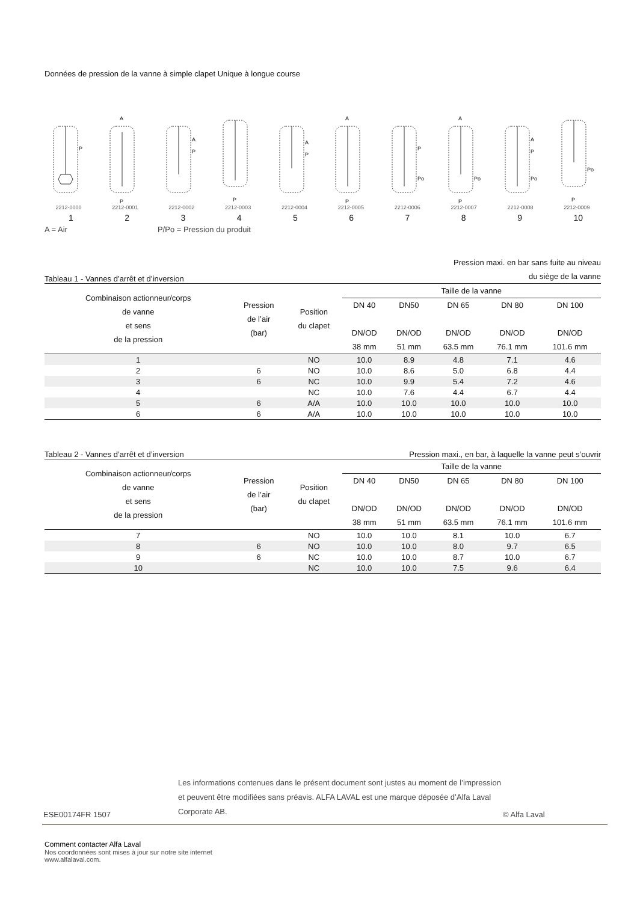Données de pression de la vanne à simple clapet Unique à longue course
P
2212-0000
A
P
2212-0001
A
P
2212-0002
P
2212-0003
A
P
2212-0004
A
P
2212-0005
P
Po
2212-0006
A
Po
P
2212-0007
A
P
Po
2212-0008
Po
P
2212-0009
123456789 10
A = Air P/Po = Pression du produit
Tableau 1 - Vannes d’arrêt et d’inversion Pression maxi. en bar sans fuite au niveau
du siège de la vanne
| Combinaison actionneur/corps de vanne et sens de la pression | Pression de l’air (bar) | Position du clapet | Taille de la vanne | | | | |
| --- | --- | --- | --- | --- | --- | --- | --- |
| | | | DN 40 DN/OD 38 mm | DN50 DN/OD 51 mm | DN 65 DN/OD 63.5 mm | DN 80 DN/OD 76.1 mm | DN 100 DN/OD 101.6 mm |
| 1 | | NO | 10.0 | 8.9 | 4.8 | 7.1 | 4.6 |
| 2 | 6 | NO | 10.0 | 8.6 | 5.0 | 6.8 | 4.4 |
| 3 | 6 | NC | 10.0 | 9.9 | 5.4 | 7.2 | 4.6 |
| 4 | | NC | 10.0 | 7.6 | 4.4 | 6.7 | 4.4 |
| 5 | 6 | A/A | 10.0 | 10.0 | 10.0 | 10.0 | 10.0 |
| 6 | 6 | A/A | 10.0 | 10.0 | 10.0 | 10.0 | 10.0 |
Tableau 2 - Vannes d’arrêt et d’inversion Pression maxi., en bar, à laquelle la vanne peut s’ouvrir
| Combinaison actionneur/corps de vanne et sens de la pression | Pression de l’air (bar) | Position du clapet | Taille de la vanne | | | | |
| --- | --- | --- | --- | --- | --- | --- | --- |
| | | | DN 40 DN/OD 38 mm | DN50 DN/OD 51 mm | DN 65 DN/OD 63.5 mm | DN 80 DN/OD 76.1 mm | DN 100 DN/OD 101.6 mm |
| 7 | | NO | 10.0 | 10.0 | 8.1 | 10.0 | 6.7 |
| 8 | 6 | NO | 10.0 | 10.0 | 8.0 | 9.7 | 6.5 |
| 9 | 6 | NC | 10.0 | 10.0 | 8.7 | 10.0 | 6.7 |
| 10 | | NC | 10.0 | 10.0 | 7.5 | 9.6 | 6.4 |
ESE00174FR 1507 Les informations contenues dans le présent document sont justes au moment de l’impression et peuvent être modifiées sans préavis. ALFA LAVAL est une marque déposée d’Alfa Laval Corporate AB. © Alfa Laval
Comment contacter Alfa Laval
Nos coordonnées sont mises à jour sur notre site internet
www.alfalaval.com.